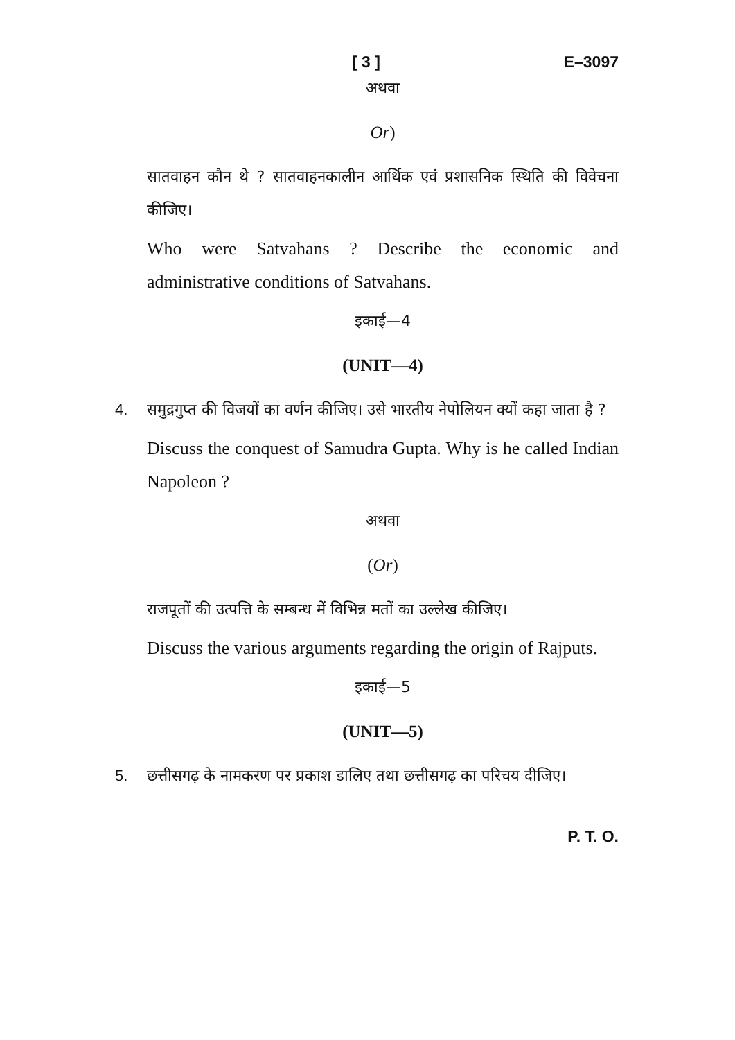[ 3 ] E–3097
अथवा
Or)
सातवाहन कौन थे ? सातवाहनकालीन आर्थिक एवं प्रशासनिक स्थिति की विवेचना कीजिए।
Who were Satvahans ? Describe the economic and administrative conditions of Satvahans.
इकाई—4
(UNIT—4)
4. समुद्रगुप्त की विजयों का वर्णन कीजिए। उसे भारतीय नेपोलियन क्यों कहा जाता है ?
Discuss the conquest of Samudra Gupta. Why is he called Indian Napoleon ?
अथवा
(Or)
राजपूतों की उत्पत्ति के सम्बन्ध में विभिन्न मतों का उल्लेख कीजिए।
Discuss the various arguments regarding the origin of Rajputs.
इकाई—5
(UNIT—5)
5. छत्तीसगढ़ के नामकरण पर प्रकाश डालिए तथा छत्तीसगढ़ का परिचय दीजिए।
P. T. O.